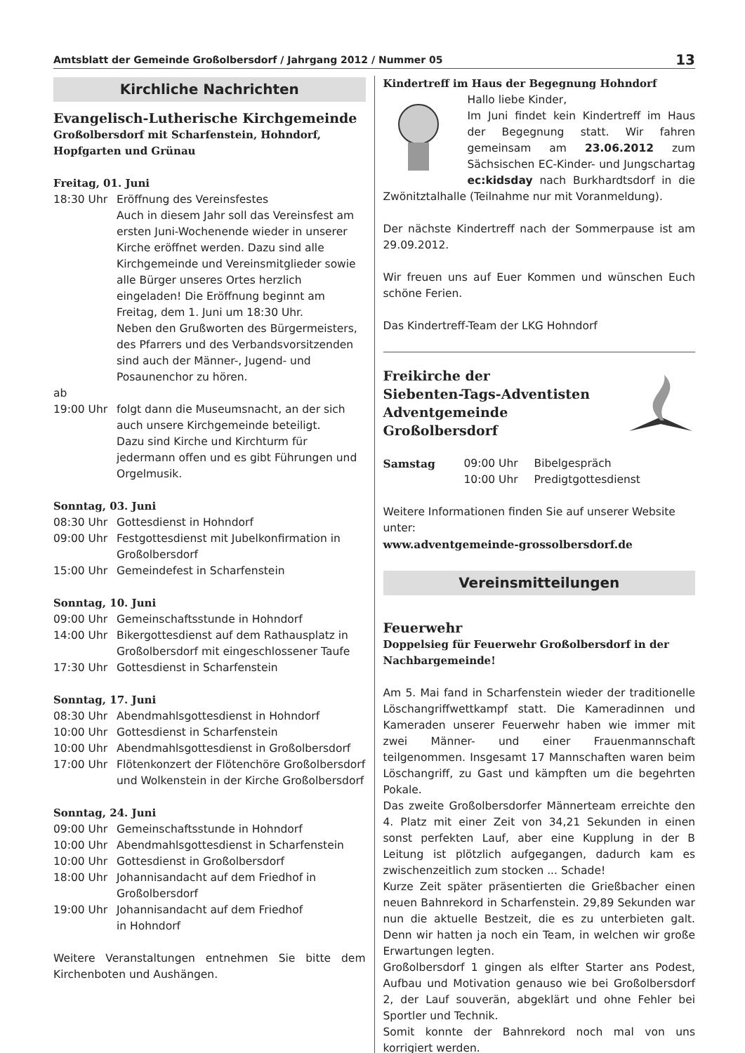Amtsblatt der Gemeinde Großolbersdorf / Jahrgang 2012 / Nummer 05 13
Kirchliche Nachrichten
Evangelisch-Lutherische Kirchgemeinde
Großolbersdorf mit Scharfenstein, Hohndorf,
Hopfgarten und Grünau
Freitag, 01. Juni
18:30 Uhr Eröffnung des Vereinsfestes
Auch in diesem Jahr soll das Vereinsfest am ersten Juni-Wochenende wieder in unserer Kirche eröffnet werden. Dazu sind alle Kirchgemeinde und Vereinsmitglieder sowie alle Bürger unseres Ortes herzlich eingeladen! Die Eröffnung beginnt am Freitag, dem 1. Juni um 18:30 Uhr.
Neben den Grußworten des Bürgermeisters, des Pfarrers und des Verbandsvorsitzenden sind auch der Männer-, Jugend- und Posaunenchor zu hören.
ab
19:00 Uhr folgt dann die Museumsnacht, an der sich auch unsere Kirchgemeinde beteiligt.
Dazu sind Kirche und Kirchturm für jedermann offen und es gibt Führungen und Orgelmusik.
Sonntag, 03. Juni
08:30 Uhr Gottesdienst in Hohndorf
09:00 Uhr Festgottesdienst mit Jubelkonfirmation in Großolbersdorf
15:00 Uhr Gemeindefest in Scharfenstein
Sonntag, 10. Juni
09:00 Uhr Gemeinschaftsstunde in Hohndorf
14:00 Uhr Bikergottesdienst auf dem Rathausplatz in Großolbersdorf mit eingeschlossener Taufe
17:30 Uhr Gottesdienst in Scharfenstein
Sonntag, 17. Juni
08:30 Uhr Abendmahlsgottesdienst in Hohndorf
10:00 Uhr Gottesdienst in Scharfenstein
10:00 Uhr Abendmahlsgottesdienst in Großolbersdorf
17:00 Uhr Flötenkonzert der Flötenchöre Großolbersdorf und Wolkenstein in der Kirche Großolbersdorf
Sonntag, 24. Juni
09:00 Uhr Gemeinschaftsstunde in Hohndorf
10:00 Uhr Abendmahlsgottesdienst in Scharfenstein
10:00 Uhr Gottesdienst in Großolbersdorf
18:00 Uhr Johannisandacht auf dem Friedhof in Großolbersdorf
19:00 Uhr Johannisandacht auf dem Friedhof
in Hohndorf
Weitere Veranstaltungen entnehmen Sie bitte dem Kirchenboten und Aushängen.
Kindertreff im Haus der Begegnung Hohndorf
Hallo liebe Kinder,
Im Juni findet kein Kindertreff im Haus der Begegnung statt. Wir fahren gemeinsam am 23.06.2012 zum Sächsischen EC-Kinder- und Jungschartag ec:kidsday nach Burkhardtsdorf in die Zwönitztalhalle (Teilnahme nur mit Voranmeldung).
Der nächste Kindertreff nach der Sommerpause ist am 29.09.2012.
Wir freuen uns auf Euer Kommen und wünschen Euch schöne Ferien.
Das Kindertreff-Team der LKG Hohndorf
Freikirche der
Siebenten-Tags-Adventisten
Adventgemeinde Großolbersdorf
Samstag 09:00 Uhr Bibelgespräch
10:00 Uhr Predigtgottesdienst
Weitere Informationen finden Sie auf unserer Website unter:
www.adventgemeinde-grossolbersdorf.de
Vereinsmitteilungen
Feuerwehr
Doppelsieg für Feuerwehr Großolbersdorf in der Nachbargemeinde!
Am 5. Mai fand in Scharfenstein wieder der traditionelle Löschangriffwettkampf statt. Die Kameradinnen und Kameraden unserer Feuerwehr haben wie immer mit zwei Männer- und einer Frauenmannschaft teilgenommen. Insgesamt 17 Mannschaften waren beim Löschangriff, zu Gast und kämpften um die begehrten Pokale.
Das zweite Großolbersdorfer Männerteam erreichte den 4. Platz mit einer Zeit von 34,21 Sekunden in einen sonst perfekten Lauf, aber eine Kupplung in der B Leitung ist plötzlich aufgegangen, dadurch kam es zwischenzeitlich zum stocken ... Schade!
Kurze Zeit später präsentierten die Grießbacher einen neuen Bahnrekord in Scharfenstein. 29,89 Sekunden war nun die aktuelle Bestzeit, die es zu unterbieten galt. Denn wir hatten ja noch ein Team, in welchen wir große Erwartungen legten.
Großolbersdorf 1 gingen als elfter Starter ans Podest, Aufbau und Motivation genauso wie bei Großolbersdorf 2, der Lauf souverän, abgeklärt und ohne Fehler bei Sportler und Technik.
Somit konnte der Bahnrekord noch mal von uns korrigiert werden.